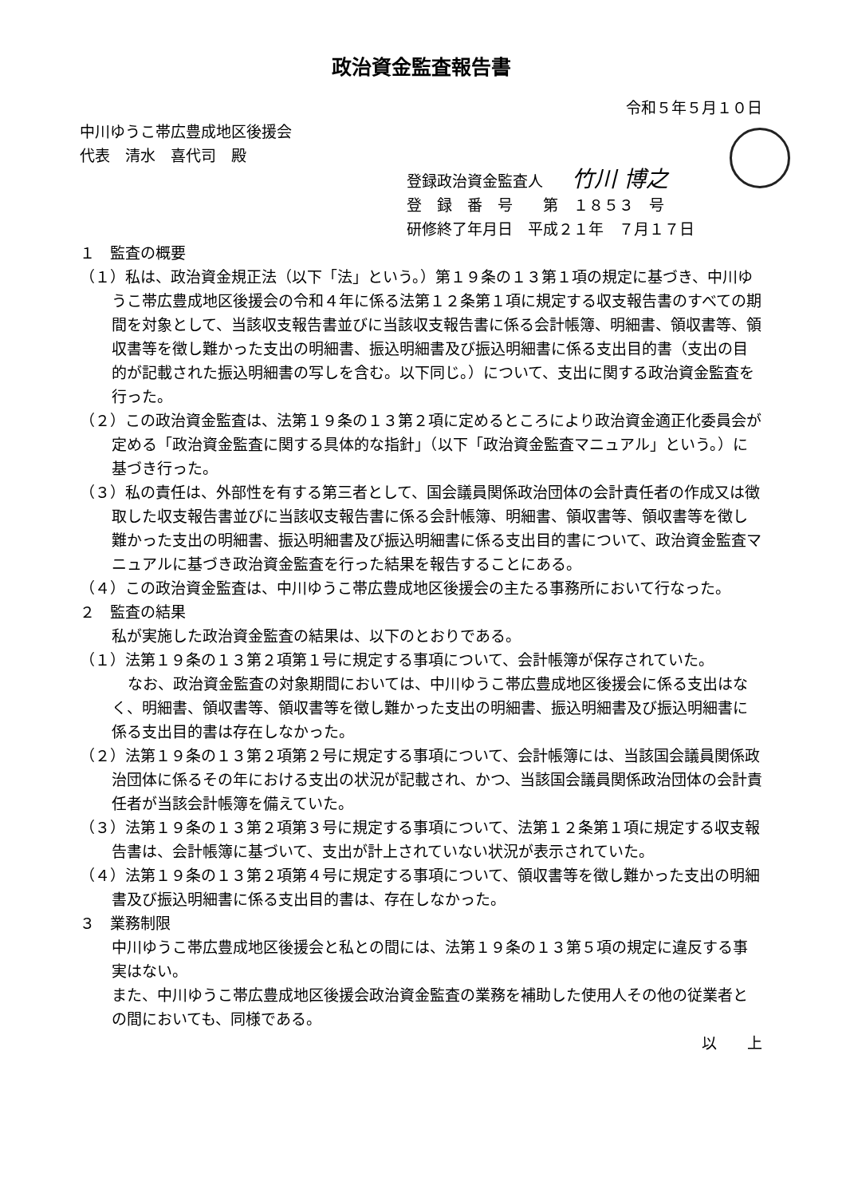政治資金監査報告書
令和５年５月１０日
中川ゆうこ帯広豊成地区後援会
代表　清水　喜代司　殿
登録政治資金監査人 竹川 博之
登　録　番　号　　第　１８５３　号
研修終了年月日　平成２１年　７月１７日
１　監査の概要
（１）私は、政治資金規正法（以下「法」という。）第１９条の１３第１項の規定に基づき、中川ゆうこ帯広豊成地区後援会の令和４年に係る法第１２条第１項に規定する収支報告書のすべての期間を対象として、当該収支報告書並びに当該収支報告書に係る会計帳簿、明細書、領収書等、領収書等を徴し難かった支出の明細書、振込明細書及び振込明細書に係る支出目的書（支出の目的が記載された振込明細書の写しを含む。以下同じ。）について、支出に関する政治資金監査を行った。
（２）この政治資金監査は、法第１９条の１３第２項に定めるところにより政治資金適正化委員会が定める「政治資金監査に関する具体的な指針」（以下「政治資金監査マニュアル」という。）に基づき行った。
（３）私の責任は、外部性を有する第三者として、国会議員関係政治団体の会計責任者の作成又は徴取した収支報告書並びに当該収支報告書に係る会計帳簿、明細書、領収書等、領収書等を徴し難かった支出の明細書、振込明細書及び振込明細書に係る支出目的書について、政治資金監査マニュアルに基づき政治資金監査を行った結果を報告することにある。
（４）この政治資金監査は、中川ゆうこ帯広豊成地区後援会の主たる事務所において行なった。
２　監査の結果
私が実施した政治資金監査の結果は、以下のとおりである。
（１）法第１９条の１３第２項第１号に規定する事項について、会計帳簿が保存されていた。
なお、政治資金監査の対象期間においては、中川ゆうこ帯広豊成地区後援会に係る支出はなく、明細書、領収書等、領収書等を徴し難かった支出の明細書、振込明細書及び振込明細書に係る支出目的書は存在しなかった。
（２）法第１９条の１３第２項第２号に規定する事項について、会計帳簿には、当該国会議員関係政治団体に係るその年における支出の状況が記載され、かつ、当該国会議員関係政治団体の会計責任者が当該会計帳簿を備えていた。
（３）法第１９条の１３第２項第３号に規定する事項について、法第１２条第１項に規定する収支報告書は、会計帳簿に基づいて、支出が計上されていない状況が表示されていた。
（４）法第１９条の１３第２項第４号に規定する事項について、領収書等を徴し難かった支出の明細書及び振込明細書に係る支出目的書は、存在しなかった。
３　業務制限
中川ゆうこ帯広豊成地区後援会と私との間には、法第１９条の１３第５項の規定に違反する事実はない。
また、中川ゆうこ帯広豊成地区後援会政治資金監査の業務を補助した使用人その他の従業者との間においても、同様である。
以　　上